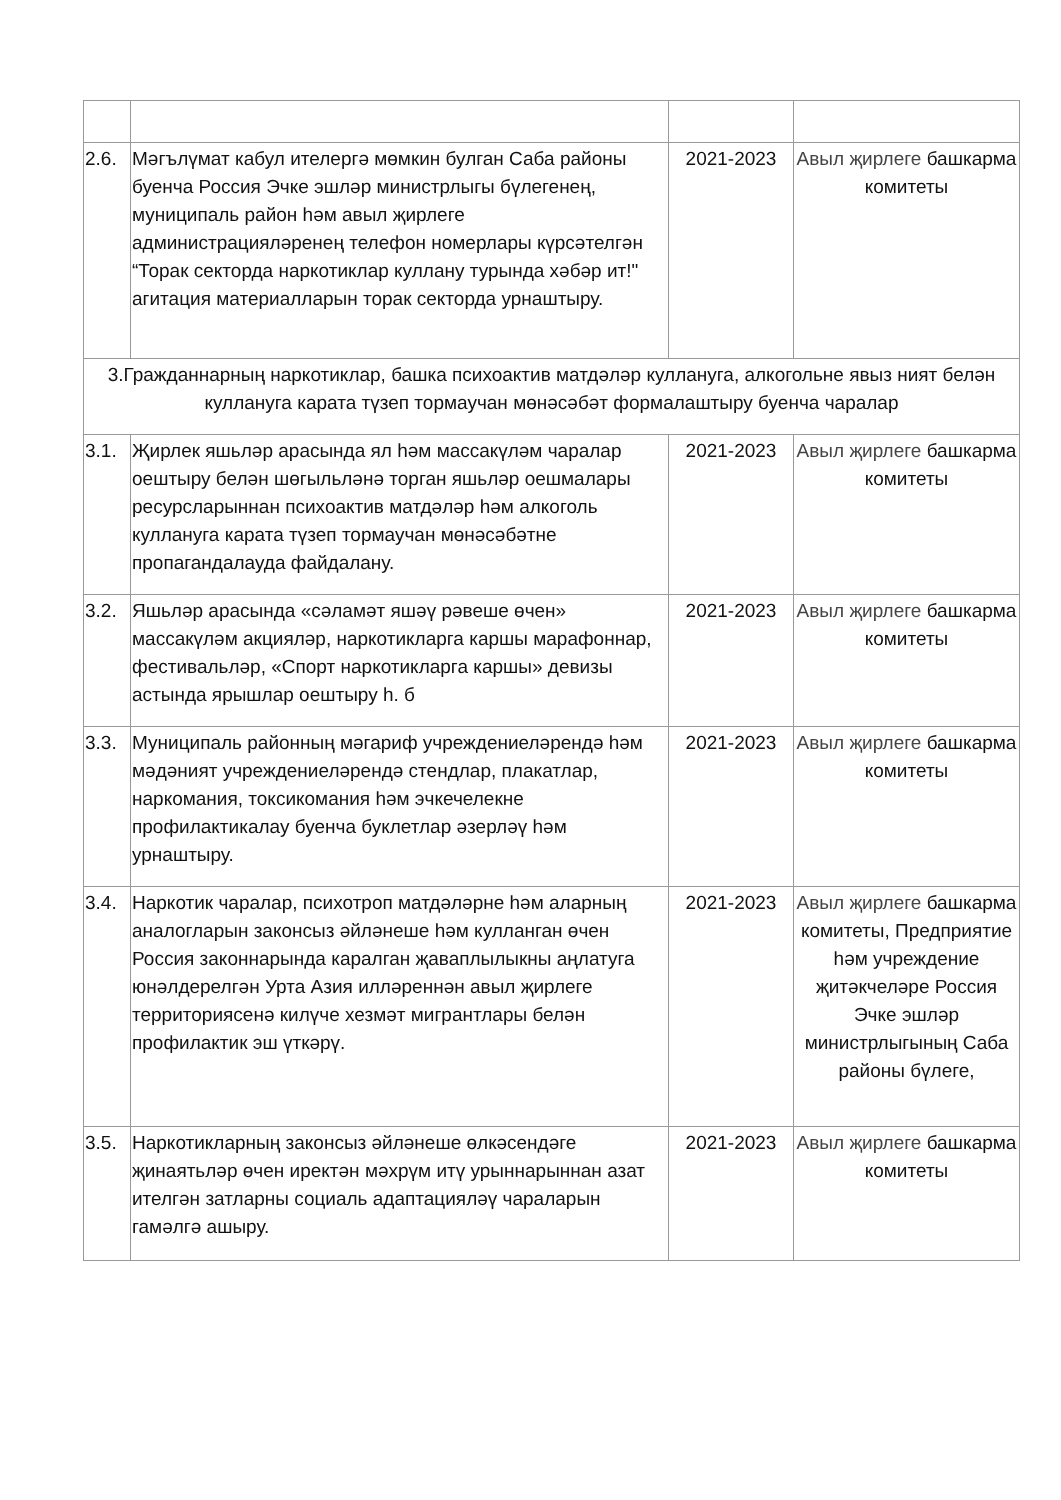| 2.6. | Мәгълүмат кабул ителергә мөмкин булган Саба районы буенча Россия Эчке эшләр министрлыгы бүлегенең, муниципаль район һәм авыл җирлеге администрацияләренең телефон номерлары күрсәтелгән “Торак секторда наркотиклар куллану турында хәбәр ит!" агитация материалларын торак секторда урнаштыру. | 2021-2023 | Авыл җирлеге башкарма комитеты |
| 3.Гражданнарның наркотиклар, башка психоактив матдәләр куллануга, алкогольне явыз ният белән куллануга карата түзеп тормаучан мөнәсәбәт формалаштыру буенча чаралар | | | |
| 3.1. | Җирлек яшьләр арасында ял һәм массакүләм чаралар оештыру белән шөгыльләнә торган яшьләр оешмалары ресурсларыннан психоактив матдәләр һәм алкоголь куллануга карата түзеп тормаучан мөнәсәбәтне пропагандалауда файдалану. | 2021-2023 | Авыл җирлеге башкарма комитеты |
| 3.2. | Яшьләр арасында «сәламәт яшәү рәвеше өчен» массакүләм акцияләр, наркотикларга каршы марафоннар, фестивальләр, «Спорт наркотикларга каршы» девизы астында ярышлар оештыру һ. б | 2021-2023 | Авыл җирлеге башкарма комитеты |
| 3.3. | Муниципаль районның мәгариф учреждениеләрендә һәм мәдәният учреждениеләрендә стендлар, плакатлар, наркомания, токсикомания һәм эчкечелекне профилактикалау буенча буклетлар әзерләү һәм урнаштыру. | 2021-2023 | Авыл җирлеге башкарма комитеты |
| 3.4. | Наркотик чаралар, психотроп матдәләрне һәм аларның аналогларын законсыз әйләнеше һәм кулланган өчен Россия законнарында каралган җаваплылыкны аңлатуга юнәлдерелгән Урта Азия илләреннән авыл җирлеге территориясенә килүче хезмәт мигрантлары белән профилактик эш үткәрү. | 2021-2023 | Авыл җирлеге башкарма комитеты, Предприятие һәм учреждение җитәкчеләре Россия Эчке эшләр министрлыгының Саба районы бүлеге, |
| 3.5. | Наркотикларның законсыз әйләнеше өлкәсендәге җинаятьләр өчен иректән мәхрүм итү урыннарыннан азат ителгән затларны социаль адаптацияләү чараларын гамәлгә ашыру. | 2021-2023 | Авыл җирлеге башкарма комитеты |